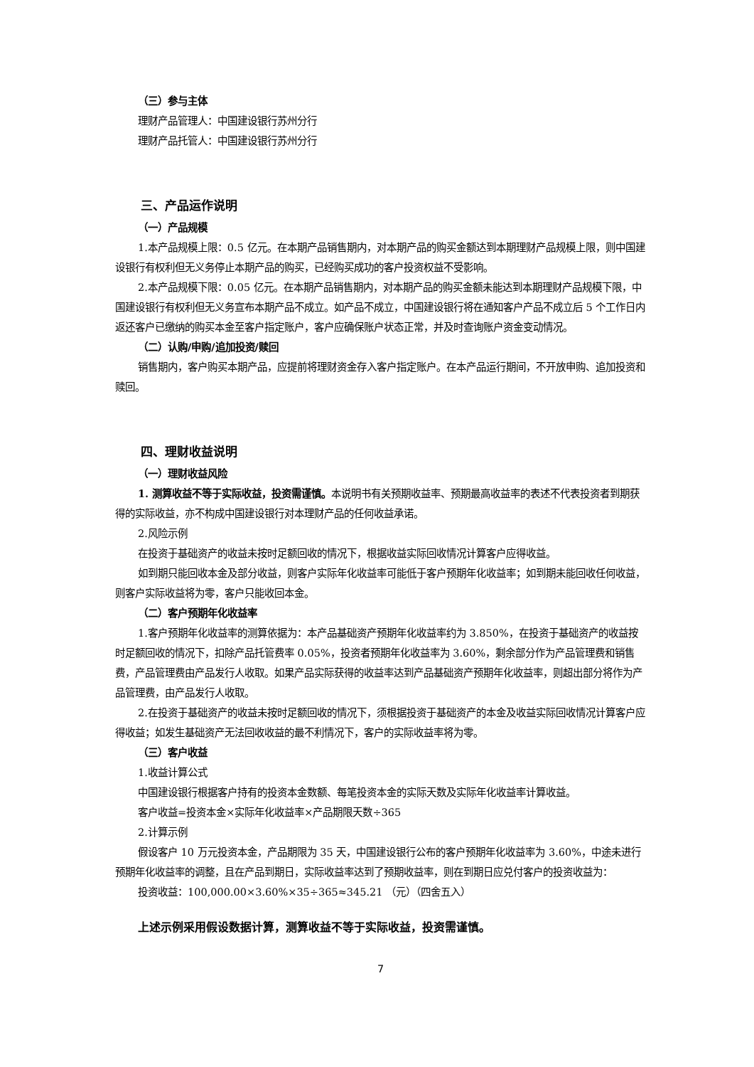（三）参与主体
理财产品管理人：中国建设银行苏州分行
理财产品托管人：中国建设银行苏州分行
三、产品运作说明
（一）产品规模
1.本产品规模上限：0.5 亿元。在本期产品销售期内，对本期产品的购买金额达到本期理财产品规模上限，则中国建设银行有权利但无义务停止本期产品的购买，已经购买成功的客户投资权益不受影响。
2.本产品规模下限：0.05 亿元。在本期产品销售期内，对本期产品的购买金额未能达到本期理财产品规模下限，中国建设银行有权利但无义务宣布本期产品不成立。如产品不成立，中国建设银行将在通知客户产品不成立后 5 个工作日内返还客户已缴纳的购买本金至客户指定账户，客户应确保账户状态正常，并及时查询账户资金变动情况。
（二）认购/申购/追加投资/赎回
销售期内，客户购买本期产品，应提前将理财资金存入客户指定账户。在本产品运行期间，不开放申购、追加投资和赎回。
四、理财收益说明
（一）理财收益风险
1. 测算收益不等于实际收益，投资需谨慎。本说明书有关预期收益率、预期最高收益率的表述不代表投资者到期获得的实际收益，亦不构成中国建设银行对本理财产品的任何收益承诺。
2.风险示例
在投资于基础资产的收益未按时足额回收的情况下，根据收益实际回收情况计算客户应得收益。
如到期只能回收本金及部分收益，则客户实际年化收益率可能低于客户预期年化收益率；如到期未能回收任何收益，则客户实际收益将为零，客户只能收回本金。
（二）客户预期年化收益率
1.客户预期年化收益率的测算依据为：本产品基础资产预期年化收益率约为 3.850%，在投资于基础资产的收益按时足额回收的情况下，扣除产品托管费率 0.05%，投资者预期年化收益率为 3.60%，剩余部分作为产品管理费和销售费，产品管理费由产品发行人收取。如果产品实际获得的收益率达到产品基础资产预期年化收益率，则超出部分将作为产品管理费，由产品发行人收取。
2.在投资于基础资产的收益未按时足额回收的情况下，须根据投资于基础资产的本金及收益实际回收情况计算客户应得收益；如发生基础资产无法回收收益的最不利情况下，客户的实际收益率将为零。
（三）客户收益
1.收益计算公式
中国建设银行根据客户持有的投资本金数额、每笔投资本金的实际天数及实际年化收益率计算收益。
客户收益=投资本金×实际年化收益率×产品期限天数÷365
2.计算示例
假设客户 10 万元投资本金，产品期限为 35 天，中国建设银行公布的客户预期年化收益率为 3.60%，中途未进行预期年化收益率的调整，且在产品到期日，实际收益率达到了预期收益率，则在到期日应兑付客户的投资收益为：
投资收益：100,000.00×3.60%×35÷365≈345.21 （元）（四舍五入）
上述示例采用假设数据计算，测算收益不等于实际收益，投资需谨慎。
7